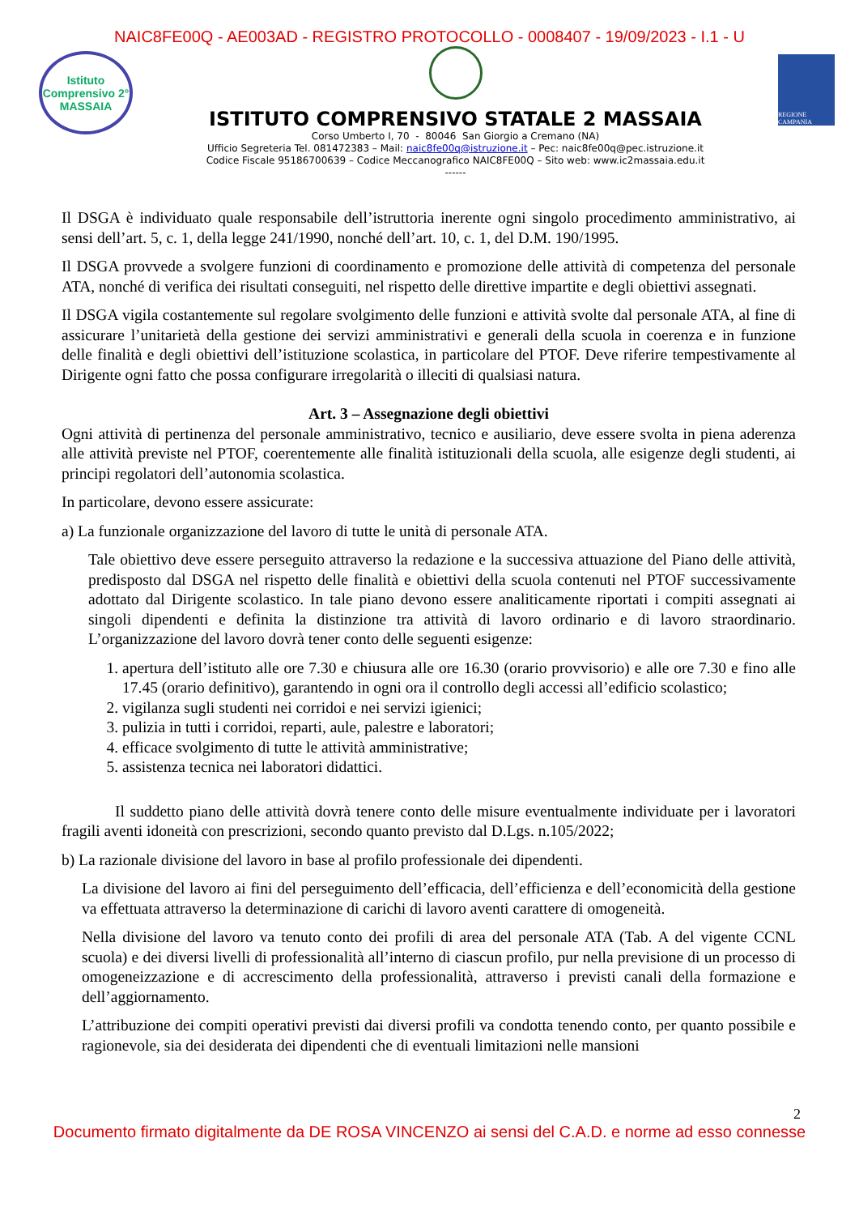NAIC8FE00Q - AE003AD - REGISTRO PROTOCOLLO - 0008407 - 19/09/2023 - I.1 - U
Istituto Comprensivo 2° MASSAIA
ISTITUTO COMPRENSIVO STATALE 2 MASSAIA
Corso Umberto I, 70 - 80046 San Giorgio a Cremano (NA)
Ufficio Segreteria Tel. 081472383 – Mail: naic8fe00q@istruzione.it – Pec: naic8fe00q@pec.istruzione.it
Codice Fiscale 95186700639 – Codice Meccanografico NAIC8FE00Q – Sito web: www.ic2massaia.edu.it
------
REGIONE CAMPANIA
Il DSGA è individuato quale responsabile dell’istruttoria inerente ogni singolo procedimento amministrativo, ai sensi dell’art. 5, c. 1, della legge 241/1990, nonché dell’art. 10, c. 1, del D.M. 190/1995.
Il DSGA provvede a svolgere funzioni di coordinamento e promozione delle attività di competenza del personale ATA, nonché di verifica dei risultati conseguiti, nel rispetto delle direttive impartite e degli obiettivi assegnati.
Il DSGA vigila costantemente sul regolare svolgimento delle funzioni e attività svolte dal personale ATA, al fine di assicurare l’unitarietà della gestione dei servizi amministrativi e generali della scuola in coerenza e in funzione delle finalità e degli obiettivi dell’istituzione scolastica, in particolare del PTOF. Deve riferire tempestivamente al Dirigente ogni fatto che possa configurare irregolarità o illeciti di qualsiasi natura.
Art. 3 – Assegnazione degli obiettivi
Ogni attività di pertinenza del personale amministrativo, tecnico e ausiliario, deve essere svolta in piena aderenza alle attività previste nel PTOF, coerentemente alle finalità istituzionali della scuola, alle esigenze degli studenti, ai principi regolatori dell’autonomia scolastica.
In particolare, devono essere assicurate:
a) La funzionale organizzazione del lavoro di tutte le unità di personale ATA.
Tale obiettivo deve essere perseguito attraverso la redazione e la successiva attuazione del Piano delle attività, predisposto dal DSGA nel rispetto delle finalità e obiettivi della scuola contenuti nel PTOF successivamente adottato dal Dirigente scolastico. In tale piano devono essere analiticamente riportati i compiti assegnati ai singoli dipendenti e definita la distinzione tra attività di lavoro ordinario e di lavoro straordinario. L’organizzazione del lavoro dovrà tener conto delle seguenti esigenze:
1. apertura dell’istituto alle ore 7.30 e chiusura alle ore 16.30 (orario provvisorio) e alle ore 7.30 e fino alle 17.45 (orario definitivo), garantendo in ogni ora il controllo degli accessi all’edificio scolastico;
2. vigilanza sugli studenti nei corridoi e nei servizi igienici;
3. pulizia in tutti i corridoi, reparti, aule, palestre e laboratori;
4. efficace svolgimento di tutte le attività amministrative;
5. assistenza tecnica nei laboratori didattici.
Il suddetto piano delle attività dovrà tenere conto delle misure eventualmente individuate per i lavoratori fragili aventi idoneità con prescrizioni, secondo quanto previsto dal D.Lgs. n.105/2022;
b) La razionale divisione del lavoro in base al profilo professionale dei dipendenti.
La divisione del lavoro ai fini del perseguimento dell’efficacia, dell’efficienza e dell’economicità della gestione va effettuata attraverso la determinazione di carichi di lavoro aventi carattere di omogeneità.
Nella divisione del lavoro va tenuto conto dei profili di area del personale ATA (Tab. A del vigente CCNL scuola) e dei diversi livelli di professionalità all’interno di ciascun profilo, pur nella previsione di un processo di omogeneizzazione e di accrescimento della professionalità, attraverso i previsti canali della formazione e dell’aggiornamento.
L’attribuzione dei compiti operativi previsti dai diversi profili va condotta tenendo conto, per quanto possibile e ragionevole, sia dei desiderata dei dipendenti che di eventuali limitazioni nelle mansioni
2
Documento firmato digitalmente da DE ROSA VINCENZO ai sensi del C.A.D. e norme ad esso connesse